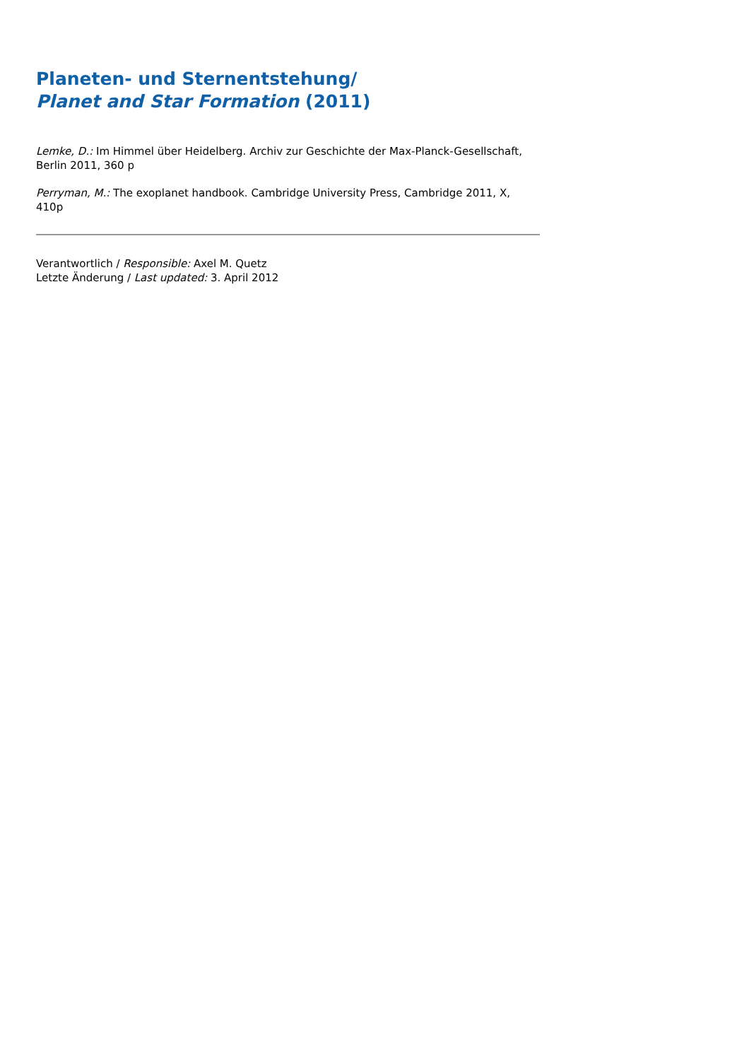Planeten- und Sternentstehung/
Planet and Star Formation (2011)
Lemke, D.: Im Himmel über Heidelberg. Archiv zur Geschichte der Max-Planck-Gesellschaft, Berlin 2011, 360 p
Perryman, M.: The exoplanet handbook. Cambridge University Press, Cambridge 2011, X, 410p
Verantwortlich / Responsible: Axel M. Quetz
Letzte Änderung / Last updated: 3. April 2012